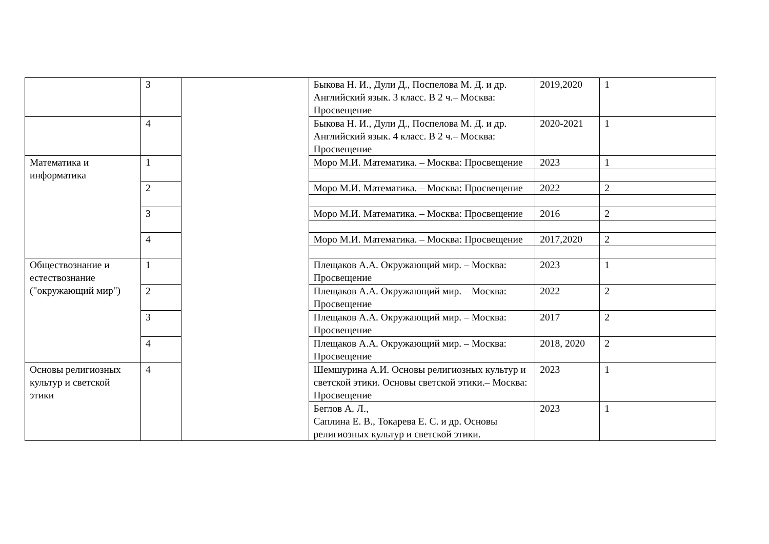| | 3 | | Быкова Н. И., Дули Д., Поспелова М. Д. и др. Английский язык. 3 класс. В 2 ч.– Москва: Просвещение | 2019,2020 | 1 |
| | 4 | | Быкова Н. И., Дули Д., Поспелова М. Д. и др. Английский язык. 4 класс. В 2 ч.– Москва: Просвещение | 2020-2021 | 1 |
| Математика и информатика | 1 | | Моро М.И. Математика. – Москва: Просвещение | 2023 | 1 |
| | 2 | | Моро М.И. Математика. – Москва: Просвещение | 2022 | 2 |
| | 3 | | Моро М.И. Математика. – Москва: Просвещение | 2016 | 2 |
| | 4 | | Моро М.И. Математика. – Москва: Просвещение | 2017,2020 | 2 |
| Обществознание и естествознание ("окружающий мир") | 1 | | Плещаков А.А. Окружающий мир. – Москва: Просвещение | 2023 | 1 |
| | 2 | | Плещаков А.А. Окружающий мир. – Москва: Просвещение | 2022 | 2 |
| | 3 | | Плещаков А.А. Окружающий мир. – Москва: Просвещение | 2017 | 2 |
| | 4 | | Плещаков А.А. Окружающий мир. – Москва: Просвещение | 2018, 2020 | 2 |
| Основы религиозных культур и светской этики | 4 | | Шемшурина А.И. Основы религиозных культур и светской этики. Основы светской этики.– Москва: Просвещение | 2023 | 1 |
| | | | Беглов А. Л., Саплина Е. В., Токарева Е. С. и др. Основы религиозных культур и светской этики. | 2023 | 1 |